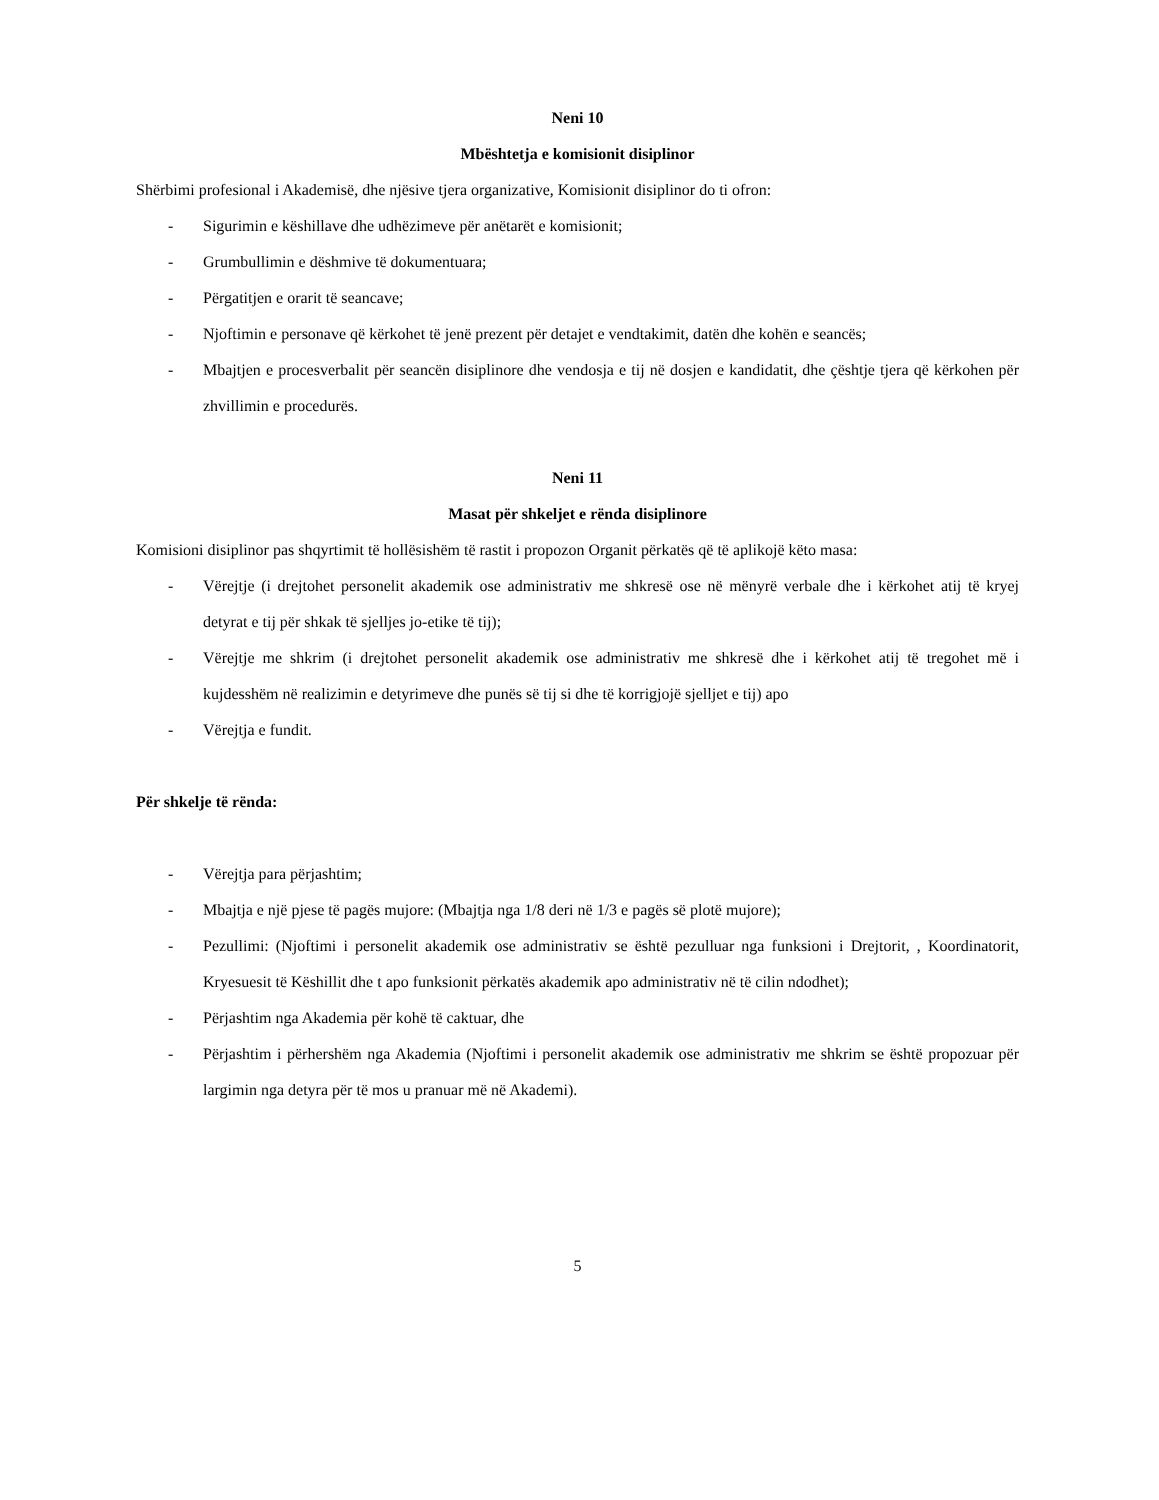Neni 10
Mbështetja e komisionit disiplinor
Shërbimi profesional i Akademisë, dhe njësive tjera organizative, Komisionit disiplinor do ti ofron:
- Sigurimin e këshillave dhe udhëzimeve për anëtarët e komisionit;
- Grumbullimin e dëshmive të dokumentuara;
- Përgatitjen e orarit të seancave;
- Njoftimin e personave që kërkohet të jenë prezent për detajet e vendtakimit, datën dhe kohën e seancës;
- Mbajtjen e procesverbalit për seancën disiplinore dhe vendosja e tij në dosjen e kandidatit, dhe çështje tjera që kërkohen për zhvillimin e procedurës.
Neni 11
Masat për shkeljet e rënda disiplinore
Komisioni disiplinor pas shqyrtimit të hollësishëm të rastit i propozon Organit përkatës që të aplikojë këto masa:
- Vërejtje (i drejtohet personelit akademik ose administrativ me shkresë ose në mënyrë verbale dhe i kërkohet atij të kryej detyrat e tij për shkak të sjelljes jo-etike të tij);
- Vërejtje me shkrim (i drejtohet personelit akademik ose administrativ me shkresë dhe i kërkohet atij të tregohet më i kujdesshëm në realizimin e detyrimeve dhe punës së tij si dhe të korrigjojë sjelljet e tij) apo
- Vërejtja e fundit.
Për shkelje të rënda:
- Vërejtja para përjashtim;
- Mbajtja e një pjese të pagës mujore: (Mbajtja nga 1/8 deri në 1/3 e pagës së plotë mujore);
- Pezullimi: (Njoftimi i personelit akademik ose administrativ se është pezulluar nga funksioni i Drejtorit, , Koordinatorit, Kryesuesit të Këshillit dhe t apo funksionit përkatës akademik apo administrativ në të cilin ndodhet);
- Përjashtim nga Akademia për kohë të caktuar, dhe
- Përjashtim i përhershëm nga Akademia (Njoftimi i personelit akademik ose administrativ me shkrim se është propozuar për largimin nga detyra për të mos u pranuar më në Akademi).
5